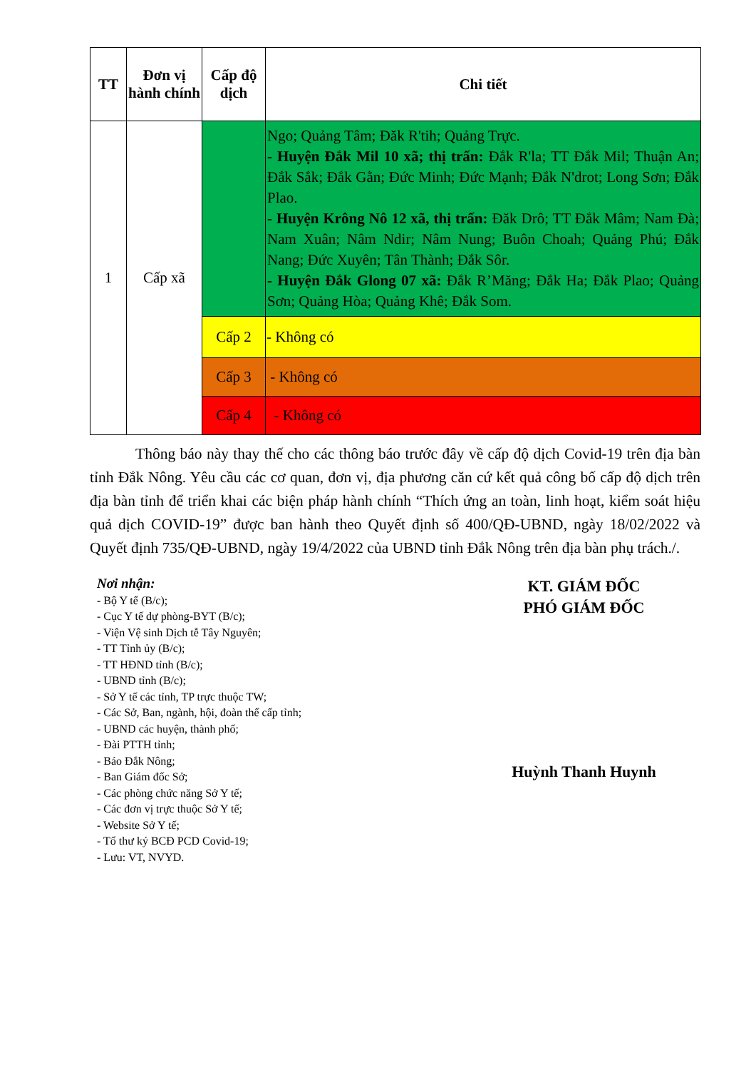| TT | Đơn vị hành chính | Cấp độ dịch | Chi tiết |
| --- | --- | --- | --- |
| 1 | Cấp xã | | Ngo; Quảng Tâm; Đăk R'tih; Quảng Trực. - Huyện Đắk Mil 10 xã; thị trấn: Đắk R'la; TT Đắk Mil; Thuận An; Đắk Sắk; Đắk Gằn; Đức Minh; Đức Mạnh; Đắk N'drot; Long Sơn; Đắk Plao. - Huyện Krông Nô 12 xã, thị trấn: Đăk Drô; TT Đắk Mâm; Nam Đà; Nam Xuân; Nâm Ndir; Nâm Nung; Buôn Choah; Quảng Phú; Đắk Nang; Đức Xuyên; Tân Thành; Đắk Sôr. - Huyện Đắk Glong 07 xã: Đắk R’Măng; Đắk Ha; Đắk Plao; Quảng Sơn; Quảng Hòa; Quảng Khê; Đắk Som. |
| | | Cấp 2 | - Không có |
| | | Cấp 3 | - Không có |
| | | Cấp 4 | - Không có |
Thông báo này thay thế cho các thông báo trước đây về cấp độ dịch Covid-19 trên địa bàn tỉnh Đắk Nông. Yêu cầu các cơ quan, đơn vị, địa phương căn cứ kết quả công bố cấp độ dịch trên địa bàn tỉnh để triển khai các biện pháp hành chính “Thích ứng an toàn, linh hoạt, kiểm soát hiệu quả dịch COVID-19” được ban hành theo Quyết định số 400/QĐ-UBND, ngày 18/02/2022 và Quyết định 735/QĐ-UBND, ngày 19/4/2022 của UBND tỉnh Đắk Nông trên địa bàn phụ trách./.
Nơi nhận:
- Bộ Y tế (B/c);
- Cục Y tế dự phòng-BYT (B/c);
- Viện Vệ sinh Dịch tễ Tây Nguyên;
- TT Tỉnh ủy (B/c);
- TT HĐND tỉnh (B/c);
- UBND tỉnh (B/c);
- Sở Y tế các tỉnh, TP trực thuộc TW;
- Các Sở, Ban, ngành, hội, đoàn thể cấp tỉnh;
- UBND các huyện, thành phố;
- Đài PTTH tỉnh;
- Báo Đắk Nông;
- Ban Giám đốc Sở;
- Các phòng chức năng Sở Y tế;
- Các đơn vị trực thuộc Sở Y tế;
- Website Sở Y tế;
- Tổ thư ký BCĐ PCD Covid-19;
- Lưu: VT, NVYD.
KT. GIÁM ĐỐC
PHÓ GIÁM ĐỐC
Huỳnh Thanh Huynh